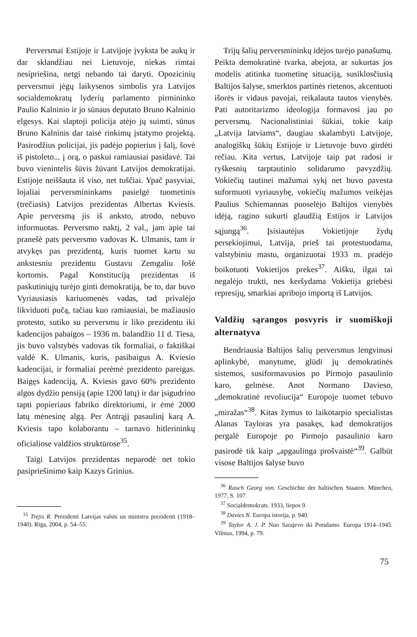Perversmai Estijoje ir Latvijoje įvyksta be aukų ir dar sklandžiau nei Lietuvoje, niekas rimtai nesipriešina, netgi nebando tai daryti. Opozicinių perversmui jėgų laikysenos simbolis yra Latvijos socialdemokratų lyderių parlamento pirmininko Paulio Kalninio ir jo sūnaus deputato Bruno Kalninio elgesys. Kai slaptoji policija atėjo jų suimti, sūnus Bruno Kalninis dar taisė rinkimų įstatymo projektą. Pasirodžius policijai, jis padėjo popierius į šalį, šovė iš pistoleto... į orą, o paskui ramiausiai pasidavė. Tai buvo vienintelis šūvis žūvant Latvijos demokratijai. Estijoje neiššauta iš viso, net tuščiai. Ypač pasyviai, lojaliai perversmininkams pasielgė tuometinis (trečiasis) Latvijos prezidentas Albertas Kviesis. Apie perversmą jis iš anksto, atrodo, nebuvo informuotas. Perversmo naktį, 2 val., jam apie tai pranešė pats perversmo vadovas K. Ulmanis, tam ir atvykęs pas prezidentą, kuris tuomet kartu su ankstesniu prezidentu Gustavu Zemgaliu lošė kortomis. Pagal Konstituciją prezidentas iš paskutiniųjų turėjo ginti demokratiją, be to, dar buvo Vyriausiasis kariuomenės vadas, tad privalėjo likviduoti pučą, tačiau kuo ramiausiai, be mažiausio protesto, sutiko su perversmu ir liko prezidentu iki kadencijos pabaigos – 1936 m. balandžio 11 d. Tiesa, jis buvo valstybės vadovas tik formaliai, o faktiškai valdė K. Ulmanis, kuris, pasibaigus A. Kviesio kadencijai, ir formaliai perėmė prezidento pareigas. Baigęs kadenciją, A. Kviesis gavo 60% prezidento algos dydžio pensiją (apie 1200 latų) ir dar įsigudrino tapti popieriaus fabriko direktoriumi, ir ėmė 2000 latų mėnesinę algą. Per Antrąjį pasaulinį karą A. Kviesis tapo kolaborantu – tarnavo hitlerininkų oficialiose valdžios struktūrose<sup>35</sup>.
Taigi Latvijos prezidentas neparodė net tokio pasipriešinimo kaip Kazys Grinius.
<sup>35</sup> Trejis R. Prezidenti Latvijas valsts un ministru prezidenti (1918–1940). Rīga, 2004, p. 54–55.
Trijų šalių perversmininkų idėjos turėjo panašumų. Peikta demokratinė tvarka, abejota, ar sukurtas jos modelis atitinka tuometinę situaciją, susiklosčiusią Baltijos šalyse, smerktos partinės rietenos, akcentuoti išorės ir vidaus pavojai, reikalauta tautos vienybės. Pati autoritarizmo ideologija formavosi jau po perversmų. Nacionalistiniai šūkiai, tokie kaip „Latvija latviams“, daugiau skalambyti Latvijoje, analogiškų šūkių Estijoje ir Lietuvoje buvo girdėti rečiau. Kita vertus, Latvijoje taip pat radosi ir ryškesnių tarptautinio solidarumo pavyzdžių. Vokiečių tautinei mažumai sykį net buvo pavesta suformuoti vyriausybę, vokiečių mažumos veikėjas Paulius Schiemannas puoselėjo Baltijos vienybės idėją, ragino sukurti glaudžią Estijos ir Latvijos sąjungą<sup>36</sup>. Įsisiautėjus Vokietijoje žydų persekiojimui, Latvija, prieš tai protestuodama, valstybiniu mastu, organizuotai 1933 m. pradėjo boikotuoti Vokietijos prekes<sup>37</sup>. Aišku, ilgai tai negalėjo trukti, nes keršydama Vokietija griebėsi represijų, smarkiai apribojo importą iš Latvijos.
Valdžių sąrangos posvyris ir suomiškoji alternatyva
Bendriausia Baltijos šalių perversmus lengvinusi aplinkybė, manytume, glūdi jų demokratinės sistemos, susiformavusios po Pirmojo pasaulinio karo, gelmėse. Anot Normano Davieso, „demokratinė revoliucija“ Europoje tuomet tebuvo „miražas“<sup>38</sup>. Kitas žymus to laikotarpio specialistas Alanas Tayloras yra pasakęs, kad demokratijos pergalė Europoje po Pirmojo pasaulinio karo pasirodė tik kaip „apgaulinga prošvaistė“<sup>39</sup>. Galbūt visose Baltijos šalyse buvo
<sup>36</sup> Rauch Georg von. Geschichte der baltischen Staaten. München, 1977, S. 107.
<sup>37</sup> Socialdemokrats. 1933, liepos 9.
<sup>38</sup> Davies N. Europa istorija, p. 940.
<sup>39</sup> Taylor A. J. P. Nuo Sarajevo iki Potsdamo. Europa 1914–1945. Vilnius, 1994, p. 79.
75